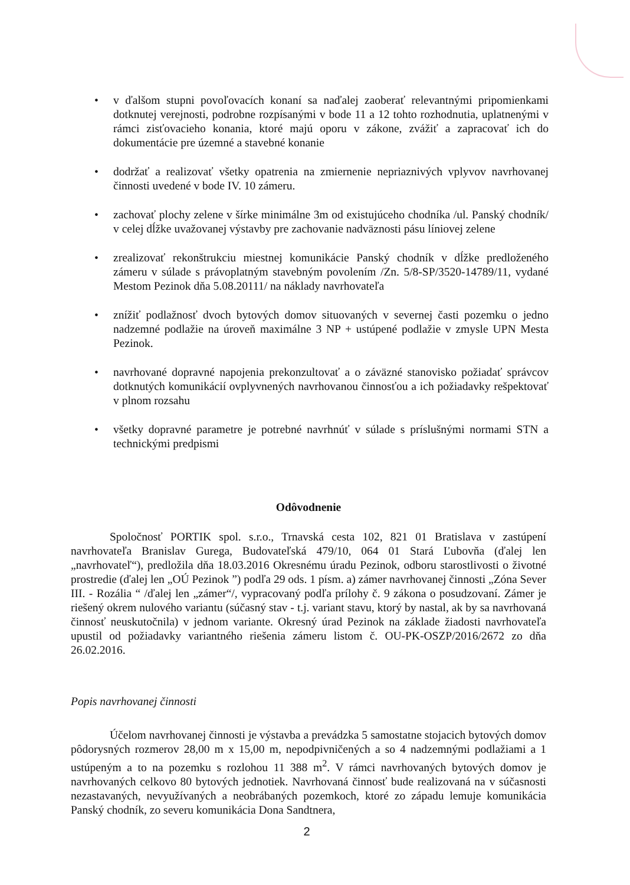• v ďalšom stupni povoľovacích konaní sa naďalej zaoberať relevantnými pripomienkami dotknutej verejnosti, podrobne rozpísanými v bode 11 a 12 tohto rozhodnutia, uplatnenými v rámci zisťovacieho konania, ktoré majú oporu v zákone, zvážiť a zapracovať ich do dokumentácie pre územné a stavebné konanie
• dodržať a realizovať všetky opatrenia na zmiernenie nepriaznivých vplyvov navrhovanej činnosti uvedené v bode IV. 10 zámeru.
• zachovať plochy zelene v šírke minimálne 3m od existujúceho chodníka /ul. Panský chodník/ v celej dĺžke uvažovanej výstavby pre zachovanie nadväznosti pásu líniovej zelene
• zrealizovať rekonštrukciu miestnej komunikácie Panský chodník v dĺžke predloženého zámeru v súlade s právoplatným stavebným povolením /Zn. 5/8-SP/3520-14789/11, vydané Mestom Pezinok dňa 5.08.20111/ na náklady navrhovateľa
• znížiť podlažnosť dvoch bytových domov situovaných v severnej časti pozemku o jedno nadzemné podlažie na úroveň maximálne 3 NP + ustúpené podlažie v zmysle UPN Mesta Pezinok.
• navrhované dopravné napojenia prekonzultovať a o záväzné stanovisko požiadať správcov dotknutých komunikácií ovplyvnených navrhovanou činnosťou a ich požiadavky rešpektovať v plnom rozsahu
• všetky dopravné parametre je potrebné navrhnúť v súlade s príslušnými normami STN a technickými predpismi
Odôvodnenie
Spoločnosť PORTIK spol. s.r.o., Trnavská cesta 102, 821 01 Bratislava v zastúpení navrhovateľa Branislav Gurega, Budovateľská 479/10, 064 01 Stará Ľubovňa (ďalej len „navrhovateľ“), predložila dňa 18.03.2016 Okresnému úradu Pezinok, odboru starostlivosti o životné prostredie (ďalej len „OÚ Pezinok ”) podľa 29 ods. 1 písm. a) zámer navrhovanej činnosti „Zóna Sever III. - Rozália “ /ďalej len „zámer“/, vypracovaný podľa prílohy č. 9 zákona o posudzovaní. Zámer je riešený okrem nulového variantu (súčasný stav - t.j. variant stavu, ktorý by nastal, ak by sa navrhovaná činnosť neuskutočnila) v jednom variante. Okresný úrad Pezinok na základe žiadosti navrhovateľa upustil od požiadavky variantného riešenia zámeru listom č. OU-PK-OSZP/2016/2672 zo dňa 26.02.2016.
Popis navrhovanej činnosti
Účelom navrhovanej činnosti je výstavba a prevádzka 5 samostatne stojacich bytových domov pôdorysných rozmerov 28,00 m x 15,00 m, nepodpivničených a so 4 nadzemnými podlažiami a 1 ustúpeným a to na pozemku s rozlohou 11 388 m<sup>2</sup>. V rámci navrhovaných bytových domov je navrhovaných celkovo 80 bytových jednotiek. Navrhovaná činnosť bude realizovaná na v súčasnosti nezastavaných, nevyužívaných a neobrábaných pozemkoch, ktoré zo západu lemuje komunikácia Panský chodník, zo severu komunikácia Dona Sandtnera,
2